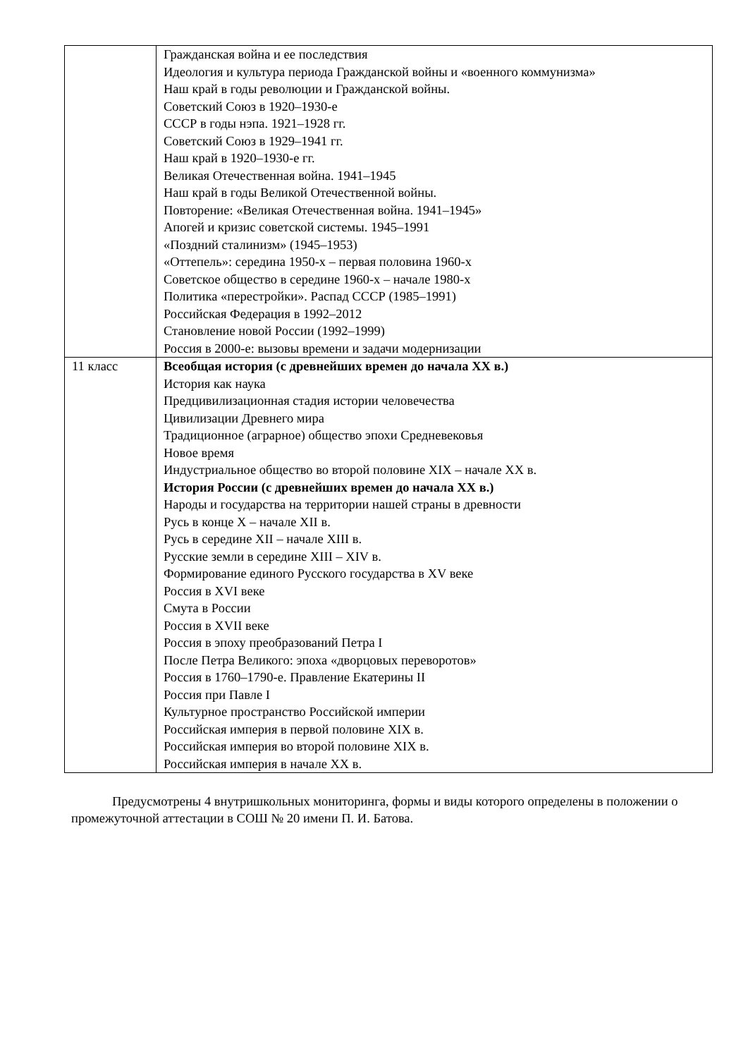| | Гражданская война и ее последствия Идеология и культура периода Гражданской войны и «военного коммунизма» Наш край в годы революции и Гражданской войны. Советский Союз в 1920–1930-е СССР в годы нэпа. 1921–1928 гг. Советский Союз в 1929–1941 гг. Наш край в 1920–1930-е гг. Великая Отечественная война. 1941–1945 Наш край в годы Великой Отечественной войны. Повторение: «Великая Отечественная война. 1941–1945» Апогей и кризис советской системы. 1945–1991 «Поздний сталинизм» (1945–1953) «Оттепель»: середина 1950-х – первая половина 1960-х Советское общество в середине 1960-х – начале 1980-х Политика «перестройки». Распад СССР (1985–1991) Российская Федерация в 1992–2012 Становление новой России (1992–1999) Россия в 2000-е: вызовы времени и задачи модернизации |
| 11 класс | Всеобщая история (с древнейших времен до начала XX в.) История как наука Предцивилизационная стадия истории человечества Цивилизации Древнего мира Традиционное (аграрное) общество эпохи Средневековья Новое время Индустриальное общество во второй половине XIX – начале XX в. История России (с древнейших времен до начала XX в.) Народы и государства на территории нашей страны в древности Русь в конце X – начале XII в. Русь в середине XII – начале XIII в. Русские земли в середине XIII – XIV в. Формирование единого Русского государства в XV веке Россия в XVI веке Смута в России Россия в XVII веке Россия в эпоху преобразований Петра I После Петра Великого: эпоха «дворцовых переворотов» Россия в 1760–1790-е. Правление Екатерины II Россия при Павле I Культурное пространство Российской империи Российская империя в первой половине XIX в. Российская империя во второй половине XIX в. Российская империя в начале XX в. |
Предусмотрены 4 внутришкольных мониторинга, формы и виды которого определены в положении о промежуточной аттестации в СОШ № 20 имени П. И. Батова.